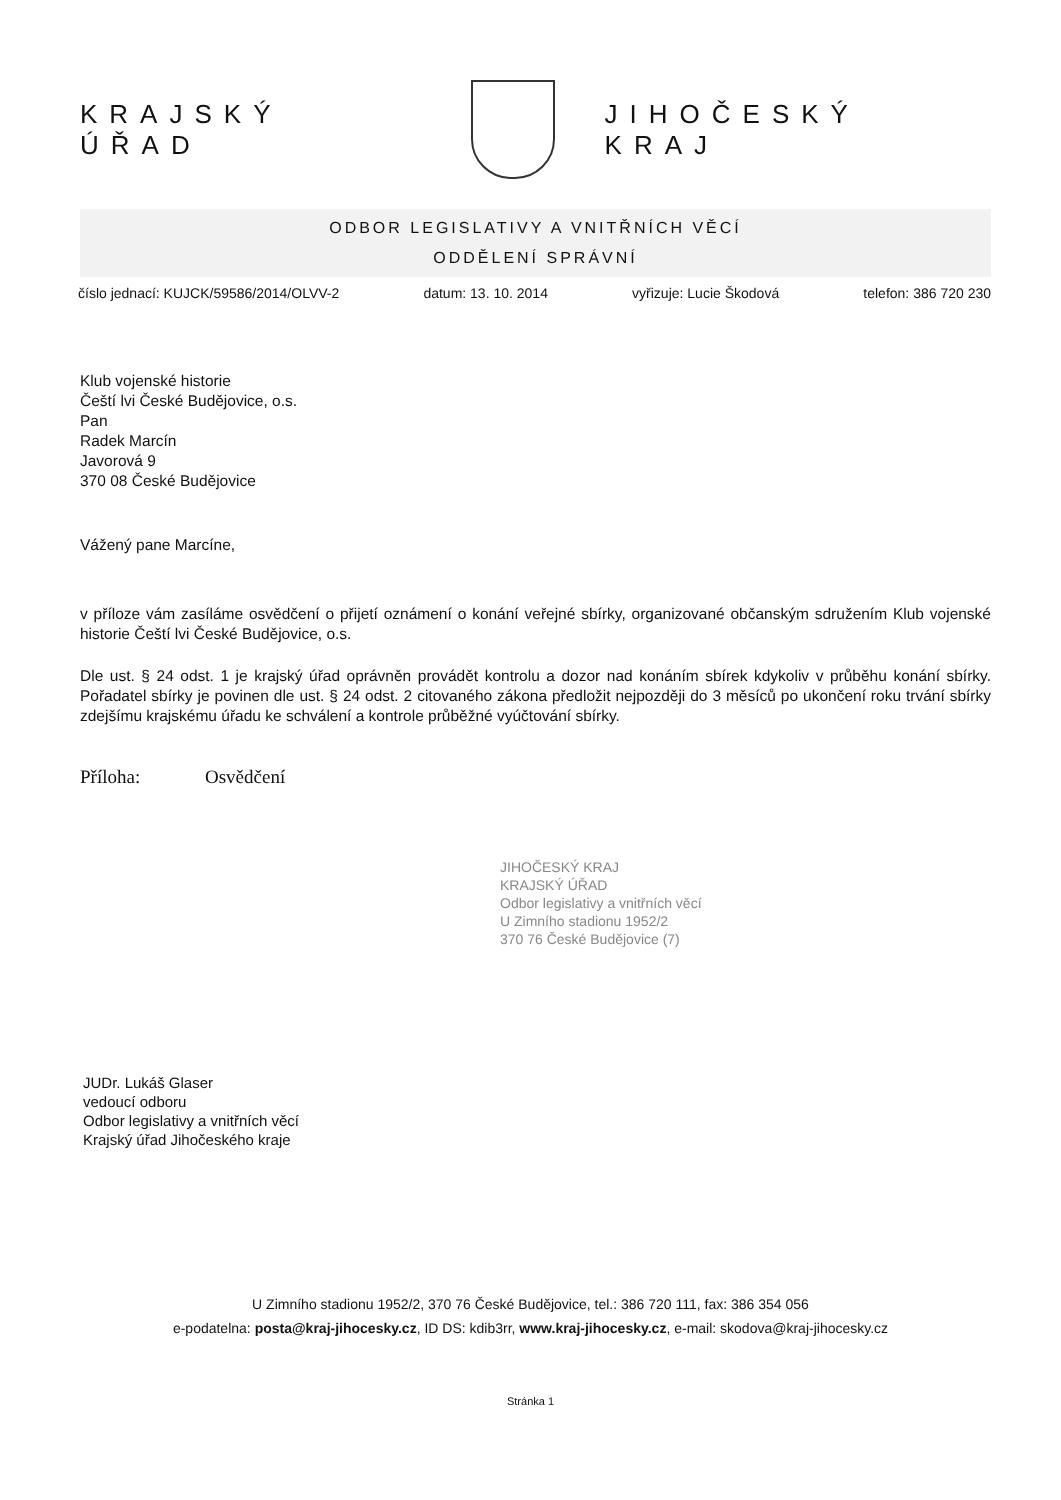KRAJSKÝ ÚŘAD JIHOČESKÝ KRAJ
ODBOR LEGISLATIVY A VNITŘNÍCH VĚCÍ
ODDĚLENÍ SPRÁVNÍ
číslo jednací: KUJCK/59586/2014/OLVV-2 datum: 13. 10. 2014 vyřizuje: Lucie Škodová telefon: 386 720 230
Klub vojenské historie
Čeští lvi České Budějovice, o.s.
Pan
Radek Marcín
Javorová 9
370 08 České Budějovice
Vážený pane Marcíne,
v příloze vám zasíláme osvědčení o přijetí oznámení o konání veřejné sbírky, organizované občanským sdružením Klub vojenské historie Čeští lvi České Budějovice, o.s.
Dle ust. § 24 odst. 1 je krajský úřad oprávněn provádět kontrolu a dozor nad konáním sbírek kdykoliv v průběhu konání sbírky. Pořadatel sbírky je povinen dle ust. § 24 odst. 2 citovaného zákona předložit nejpozději do 3 měsíců po ukončení roku trvání sbírky zdejšímu krajskému úřadu ke schválení a kontrole průběžné vyúčtování sbírky.
Příloha: Osvědčení
JIHOČESKÝ KRAJ
KRAJSKÝ ÚŘAD
Odbor legislativy a vnitřních věcí
U Zimního stadionu 1952/2
370 76 České Budějovice (7)
JUDr. Lukáš Glaser
vedoucí odboru
Odbor legislativy a vnitřních věcí
Krajský úřad Jihočeského kraje
U Zimního stadionu 1952/2, 370 76 České Budějovice, tel.: 386 720 111, fax: 386 354 056
e-podatelna: posta@kraj-jihocesky.cz, ID DS: kdib3rr, www.kraj-jihocesky.cz, e-mail: skodova@kraj-jihocesky.cz
Stránka 1